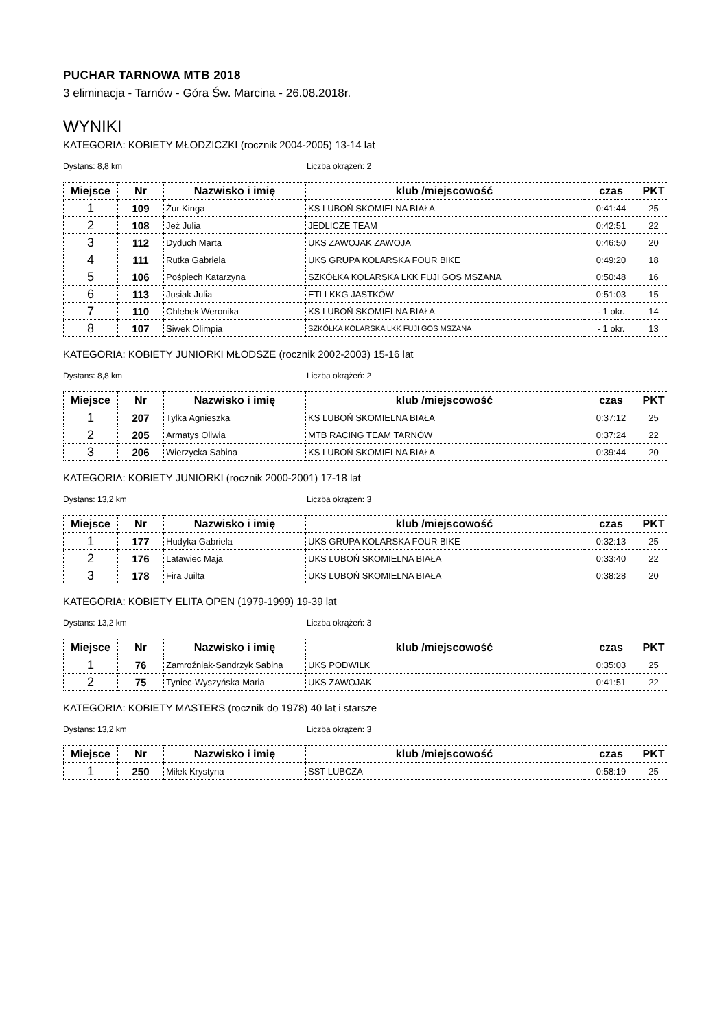PUCHAR TARNOWA MTB 2018
3 eliminacja - Tarnów - Góra Św. Marcina - 26.08.2018r.
WYNIKI
KATEGORIA: KOBIETY MŁODZICZKI (rocznik 2004-2005) 13-14 lat
Dystans: 8,8 km Liczba okrążeń: 2
| Miejsce | Nr | Nazwisko i imię | klub /miejscowość | czas | PKT |
| --- | --- | --- | --- | --- | --- |
| 1 | 109 | Żur Kinga | KS LUBOŃ SKOMIELNA BIAŁA | 0:41:44 | 25 |
| 2 | 108 | Jeż Julia | JEDLICZE TEAM | 0:42:51 | 22 |
| 3 | 112 | Dyduch Marta | UKS ZAWOJAK ZAWOJA | 0:46:50 | 20 |
| 4 | 111 | Rutka Gabriela | UKS GRUPA KOLARSKA FOUR BIKE | 0:49:20 | 18 |
| 5 | 106 | Pośpiech Katarzyna | SZKÓŁKA KOLARSKA LKK FUJI GOS MSZANA | 0:50:48 | 16 |
| 6 | 113 | Jusiak Julia | ETI LKKG JASTKÓW | 0:51:03 | 15 |
| 7 | 110 | Chlebek Weronika | KS LUBOŃ SKOMIELNA BIAŁA | - 1 okr. | 14 |
| 8 | 107 | Siwek Olimpia | SZKÓŁKA KOLARSKA LKK FUJI GOS MSZANA | - 1 okr. | 13 |
KATEGORIA: KOBIETY JUNIORKI MŁODSZE (rocznik 2002-2003) 15-16 lat
Dystans: 8,8 km Liczba okrążeń: 2
| Miejsce | Nr | Nazwisko i imię | klub /miejscowość | czas | PKT |
| --- | --- | --- | --- | --- | --- |
| 1 | 207 | Tylka Agnieszka | KS LUBOŃ SKOMIELNA BIAŁA | 0:37:12 | 25 |
| 2 | 205 | Armatys Oliwia | MTB RACING TEAM TARNÓW | 0:37:24 | 22 |
| 3 | 206 | Wierzycka Sabina | KS LUBOŃ SKOMIELNA BIAŁA | 0:39:44 | 20 |
KATEGORIA: KOBIETY JUNIORKI (rocznik 2000-2001) 17-18 lat
Dystans: 13,2 km Liczba okrążeń: 3
| Miejsce | Nr | Nazwisko i imię | klub /miejscowość | czas | PKT |
| --- | --- | --- | --- | --- | --- |
| 1 | 177 | Hudyka Gabriela | UKS GRUPA KOLARSKA FOUR BIKE | 0:32:13 | 25 |
| 2 | 176 | Latawiec Maja | UKS LUBOŃ SKOMIELNA BIAŁA | 0:33:40 | 22 |
| 3 | 178 | Fira Juilta | UKS LUBOŃ SKOMIELNA BIAŁA | 0:38:28 | 20 |
KATEGORIA: KOBIETY ELITA OPEN (1979-1999) 19-39 lat
Dystans: 13,2 km Liczba okrążeń: 3
| Miejsce | Nr | Nazwisko i imię | klub /miejscowość | czas | PKT |
| --- | --- | --- | --- | --- | --- |
| 1 | 76 | Zamroźniak-Sandrzyk Sabina | UKS PODWILK | 0:35:03 | 25 |
| 2 | 75 | Tyniec-Wyszyńska Maria | UKS ZAWOJAK | 0:41:51 | 22 |
KATEGORIA: KOBIETY MASTERS (rocznik do 1978) 40 lat i starsze
Dystans: 13,2 km Liczba okrążeń: 3
| Miejsce | Nr | Nazwisko i imię | klub /miejscowość | czas | PKT |
| --- | --- | --- | --- | --- | --- |
| 1 | 250 | Miłek Krystyna | SST LUBCZA | 0:58:19 | 25 |